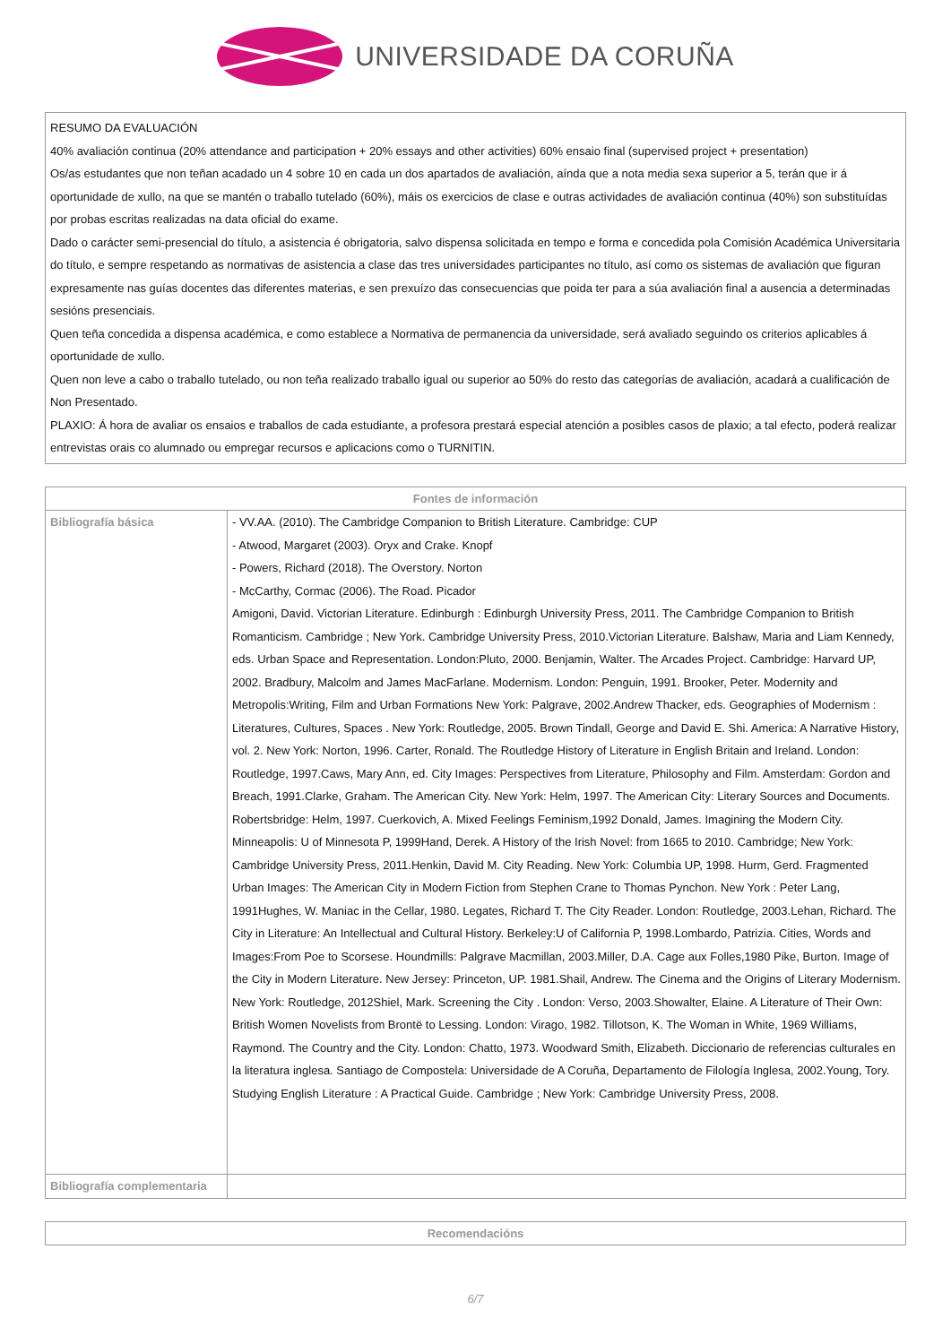UNIVERSIDADE DA CORUÑA
RESUMO DA EVALUACIÓN
40% avaliación continua (20% attendance and participation + 20% essays and other activities) 60% ensaio final (supervised project + presentation)
Os/as estudantes que non teñan acadado un 4 sobre 10 en cada un dos apartados de avaliación, aínda que a nota media sexa superior a 5, terán que ir á oportunidade de xullo, na que se mantén o traballo tutelado (60%), máis os exercicios de clase e outras actividades de avaliación continua (40%) son substituídas por probas escritas realizadas na data oficial do exame.
Dado o carácter semi-presencial do título, a asistencia é obrigatoria, salvo dispensa solicitada en tempo e forma e concedida pola Comisión Académica Universitaria do título, e sempre respetando as normativas de asistencia a clase das tres universidades participantes no título, así como os sistemas de avaliación que figuran expresamente nas guías docentes das diferentes materias, e sen prexuízo das consecuencias que poida ter para a súa avaliación final a ausencia a determinadas sesións presenciais.
Quen teña concedida a dispensa académica, e como establece a Normativa de permanencia da universidade, será avaliado seguindo os criterios aplicables á oportunidade de xullo.
Quen non leve a cabo o traballo tutelado, ou non teña realizado traballo igual ou superior ao 50% do resto das categorías de avaliación, acadará a cualificación de Non Presentado.
PLAXIO: Á hora de avaliar os ensaios e traballos de cada estudiante, a profesora prestará especial atención a posibles casos de plaxio; a tal efecto, poderá realizar entrevistas orais co alumnado ou empregar recursos e aplicacions como o TURNITIN.
| Fontes de información | |
| --- | --- |
| Bibliografía básica | - VV.AA. (2010). The Cambridge Companion to British Literature. Cambridge: CUP - Atwood, Margaret (2003). Oryx and Crake. Knopf - Powers, Richard (2018). The Overstory. Norton - McCarthy, Cormac (2006). The Road. Picador Amigoni, David. Victorian Literature. Edinburgh : Edinburgh University Press, 2011. The Cambridge Companion to British Romanticism. Cambridge ; New York. Cambridge University Press, 2010.Victorian Literature. Balshaw, Maria and Liam Kennedy, eds. Urban Space and Representation. London:Pluto, 2000. Benjamin, Walter. The Arcades Project. Cambridge: Harvard UP, 2002. Bradbury, Malcolm and James MacFarlane. Modernism. London: Penguin, 1991. Brooker, Peter. Modernity and Metropolis:Writing, Film and Urban Formations New York: Palgrave, 2002.Andrew Thacker, eds. Geographies of Modernism : Literatures, Cultures, Spaces . New York: Routledge, 2005. Brown Tindall, George and David E. Shi. America: A Narrative History, vol. 2. New York: Norton, 1996. Carter, Ronald. The Routledge History of Literature in English Britain and Ireland. London: Routledge, 1997.Caws, Mary Ann, ed. City Images: Perspectives from Literature, Philosophy and Film. Amsterdam: Gordon and Breach, 1991.Clarke, Graham. The American City. New York: Helm, 1997. The American City: Literary Sources and Documents. Robertsbridge: Helm, 1997. Cuerkovich, A. Mixed Feelings Feminism,1992 Donald, James. Imagining the Modern City. Minneapolis: U of Minnesota P, 1999Hand, Derek. A History of the Irish Novel: from 1665 to 2010. Cambridge; New York: Cambridge University Press, 2011.Henkin, David M. City Reading. New York: Columbia UP, 1998. Hurm, Gerd. Fragmented Urban Images: The American City in Modern Fiction from Stephen Crane to Thomas Pynchon. New York : Peter Lang, 1991Hughes, W. Maniac in the Cellar, 1980. Legates, Richard T. The City Reader. London: Routledge, 2003.Lehan, Richard. The City in Literature: An Intellectual and Cultural History. Berkeley:U of California P, 1998.Lombardo, Patrizia. Cities, Words and Images:From Poe to Scorsese. Houndmills: Palgrave Macmillan, 2003.Miller, D.A. Cage aux Folles,1980 Pike, Burton. Image of the City in Modern Literature. New Jersey: Princeton, UP. 1981.Shail, Andrew. The Cinema and the Origins of Literary Modernism. New York: Routledge, 2012Shiel, Mark. Screening the City . London: Verso, 2003.Showalter, Elaine. A Literature of Their Own: British Women Novelists from Brontë to Lessing. London: Virago, 1982. Tillotson, K. The Woman in White, 1969 Williams, Raymond. The Country and the City. London: Chatto, 1973. Woodward Smith, Elizabeth. Diccionario de referencias culturales en la literatura inglesa. Santiago de Compostela: Universidade de A Coruña, Departamento de Filología Inglesa, 2002.Young, Tory. Studying English Literature : A Practical Guide. Cambridge ; New York: Cambridge University Press, 2008. |
| Bibliografía complementaria | |
| Recomendacións |
| --- |
6/7